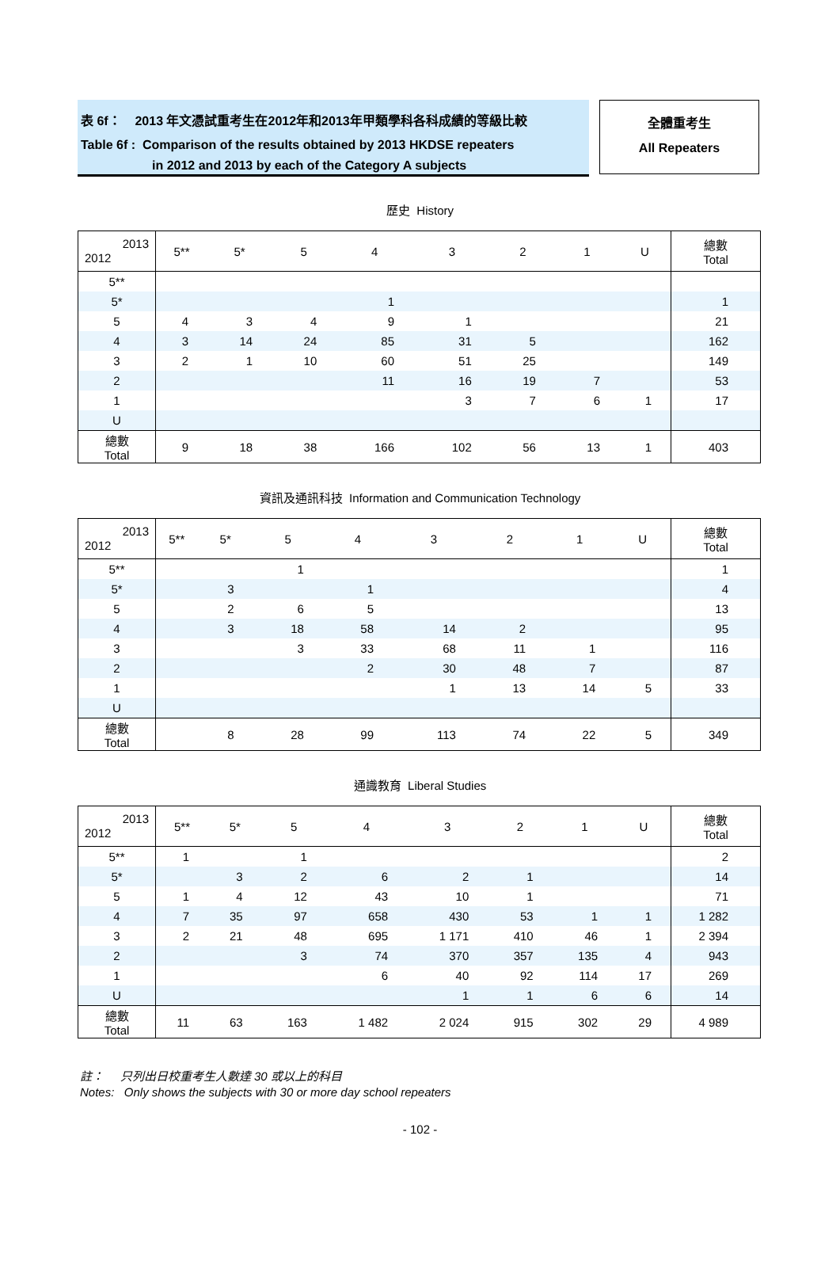表 6f： 2013 年文憑試重考生在2012年和2013年甲類學科各科成績的等級比較
Table 6f : Comparison of the results obtained by 2013 HKDSE repeaters
in 2012 and 2013 by each of the Category A subjects
全體重考生
All Repeaters
歷史 History
| 2013 2012 | 5** | 5* | 5 | 4 | 3 | 2 | 1 | U | 總數 Total |
| --- | --- | --- | --- | --- | --- | --- | --- | --- | --- |
| 5** | | | | | | | | | |
| 5* | | | | 1 | | | | | 1 |
| 5 | 4 | 3 | 4 | 9 | 1 | | | | 21 |
| 4 | 3 | 14 | 24 | 85 | 31 | 5 | | | 162 |
| 3 | 2 | 1 | 10 | 60 | 51 | 25 | | | 149 |
| 2 | | | | 11 | 16 | 19 | 7 | | 53 |
| 1 | | | | | 3 | 7 | 6 | 1 | 17 |
| U | | | | | | | | | |
| 總數 Total | 9 | 18 | 38 | 166 | 102 | 56 | 13 | 1 | 403 |
資訊及通訊科技 Information and Communication Technology
| 2013 2012 | 5** | 5* | 5 | 4 | 3 | 2 | 1 | U | 總數 Total |
| --- | --- | --- | --- | --- | --- | --- | --- | --- | --- |
| 5** | | | 1 | | | | | | 1 |
| 5* | | 3 | | 1 | | | | | 4 |
| 5 | | 2 | 6 | 5 | | | | | 13 |
| 4 | | 3 | 18 | 58 | 14 | 2 | | | 95 |
| 3 | | | 3 | 33 | 68 | 11 | 1 | | 116 |
| 2 | | | | 2 | 30 | 48 | 7 | | 87 |
| 1 | | | | | 1 | 13 | 14 | 5 | 33 |
| U | | | | | | | | | |
| 總數 Total | | 8 | 28 | 99 | 113 | 74 | 22 | 5 | 349 |
通識教育 Liberal Studies
| 2013 2012 | 5** | 5* | 5 | 4 | 3 | 2 | 1 | U | 總數 Total |
| --- | --- | --- | --- | --- | --- | --- | --- | --- | --- |
| 5** | 1 | | 1 | | | | | | 2 |
| 5* | | 3 | 2 | 6 | 2 | 1 | | | 14 |
| 5 | 1 | 4 | 12 | 43 | 10 | 1 | | | 71 |
| 4 | 7 | 35 | 97 | 658 | 430 | 53 | 1 | 1 | 1 282 |
| 3 | 2 | 21 | 48 | 695 | 1 171 | 410 | 46 | 1 | 2 394 |
| 2 | | | 3 | 74 | 370 | 357 | 135 | 4 | 943 |
| 1 | | | | 6 | 40 | 92 | 114 | 17 | 269 |
| U | | | | | 1 | 1 | 6 | 6 | 14 |
| 總數 Total | 11 | 63 | 163 | 1 482 | 2 024 | 915 | 302 | 29 | 4 989 |
註： 只列出日校重考生人數達 30 或以上的科目
Notes: Only shows the subjects with 30 or more day school repeaters
- 102 -